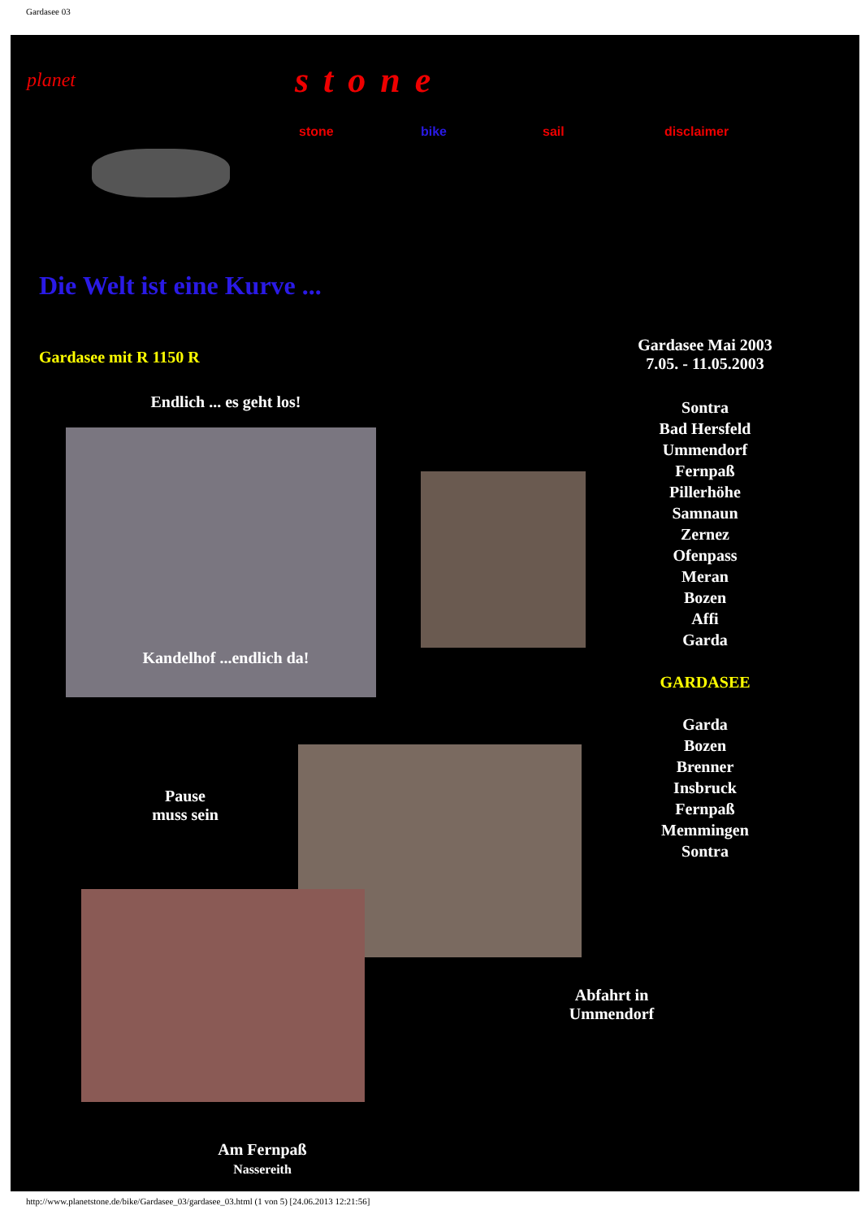Gardasee 03
planet
stone
stone bike sail disclaimer
Die Welt ist eine Kurve ...
Gardasee mit R 1150 R
Gardasee Mai 2003
7.05. - 11.05.2003
Sontra
Bad Hersfeld
Ummendorf
Fernpaß
Pillerhöhe
Samnaun
Zernez
Ofenpass
Meran
Bozen
Affi
Garda
GARDASEE
Garda
Bozen
Brenner
Insbruck
Fernpaß
Memmingen
Sontra
Endlich ... es geht los!
Kandelhof ...endlich da!
Pause
muss sein
Abfahrt in
Ummendorf
Am Fernpaß
Nassereith
http://www.planetstone.de/bike/Gardasee_03/gardasee_03.html (1 von 5) [24.06.2013 12:21:56]